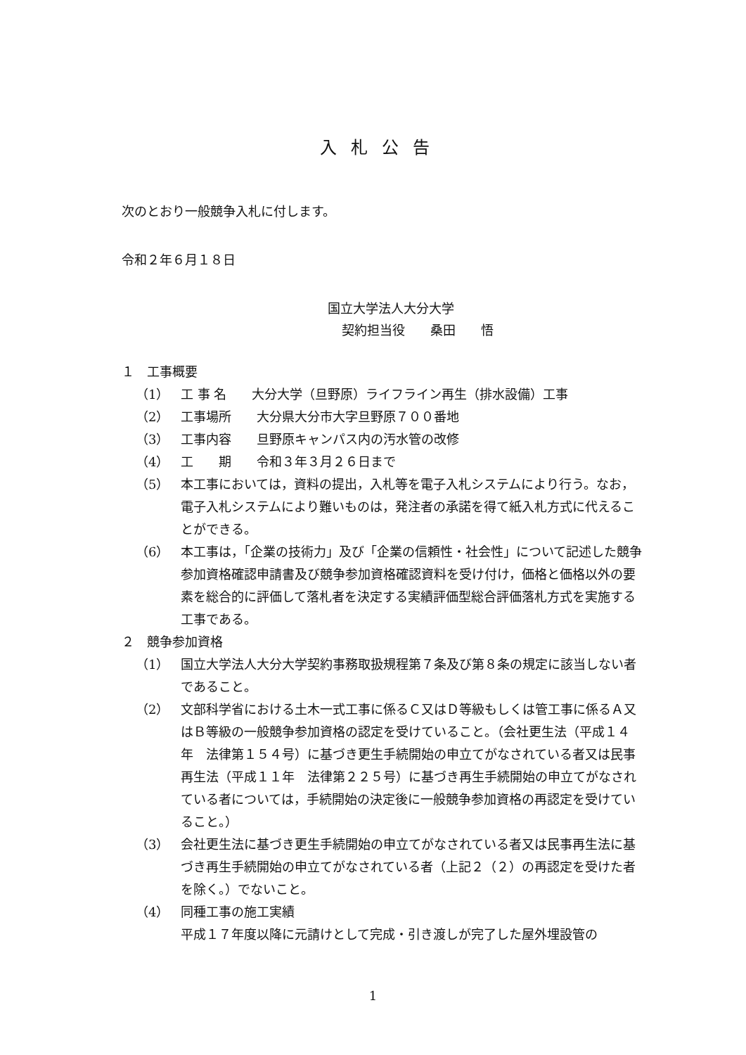入札公告
次のとおり一般競争入札に付します。
令和２年６月１８日
国立大学法人大分大学
契約担当役　　桑田　　悟
１　工事概要
（1） 工 事 名　　大分大学（旦野原）ライフライン再生（排水設備）工事
（2） 工事場所　　大分県大分市大字旦野原７００番地
（3） 工事内容　　旦野原キャンパス内の汚水管の改修
（4） 工　　期　　令和３年３月２６日まで
（5） 本工事においては，資料の提出，入札等を電子入札システムにより行う。なお，電子入札システムにより難いものは，発注者の承諾を得て紙入札方式に代えることができる。
（6） 本工事は，「企業の技術力」及び「企業の信頼性・社会性」について記述した競争参加資格確認申請書及び競争参加資格確認資料を受け付け，価格と価格以外の要素を総合的に評価して落札者を決定する実績評価型総合評価落札方式を実施する工事である。
２　競争参加資格
（1） 国立大学法人大分大学契約事務取扱規程第７条及び第８条の規定に該当しない者であること。
（2） 文部科学省における土木一式工事に係るＣ又はＤ等級もしくは管工事に係るＡ又はＢ等級の一般競争参加資格の認定を受けていること。（会社更生法（平成１４年　法律第１５４号）に基づき更生手続開始の申立てがなされている者又は民事再生法（平成１１年　法律第２２５号）に基づき再生手続開始の申立てがなされている者については，手続開始の決定後に一般競争参加資格の再認定を受けていること。）
（3） 会社更生法に基づき更生手続開始の申立てがなされている者又は民事再生法に基づき再生手続開始の申立てがなされている者（上記２（２）の再認定を受けた者を除く。）でないこと。
（4） 同種工事の施工実績
平成１７年度以降に元請けとして完成・引き渡しが完了した屋外埋設管の
1